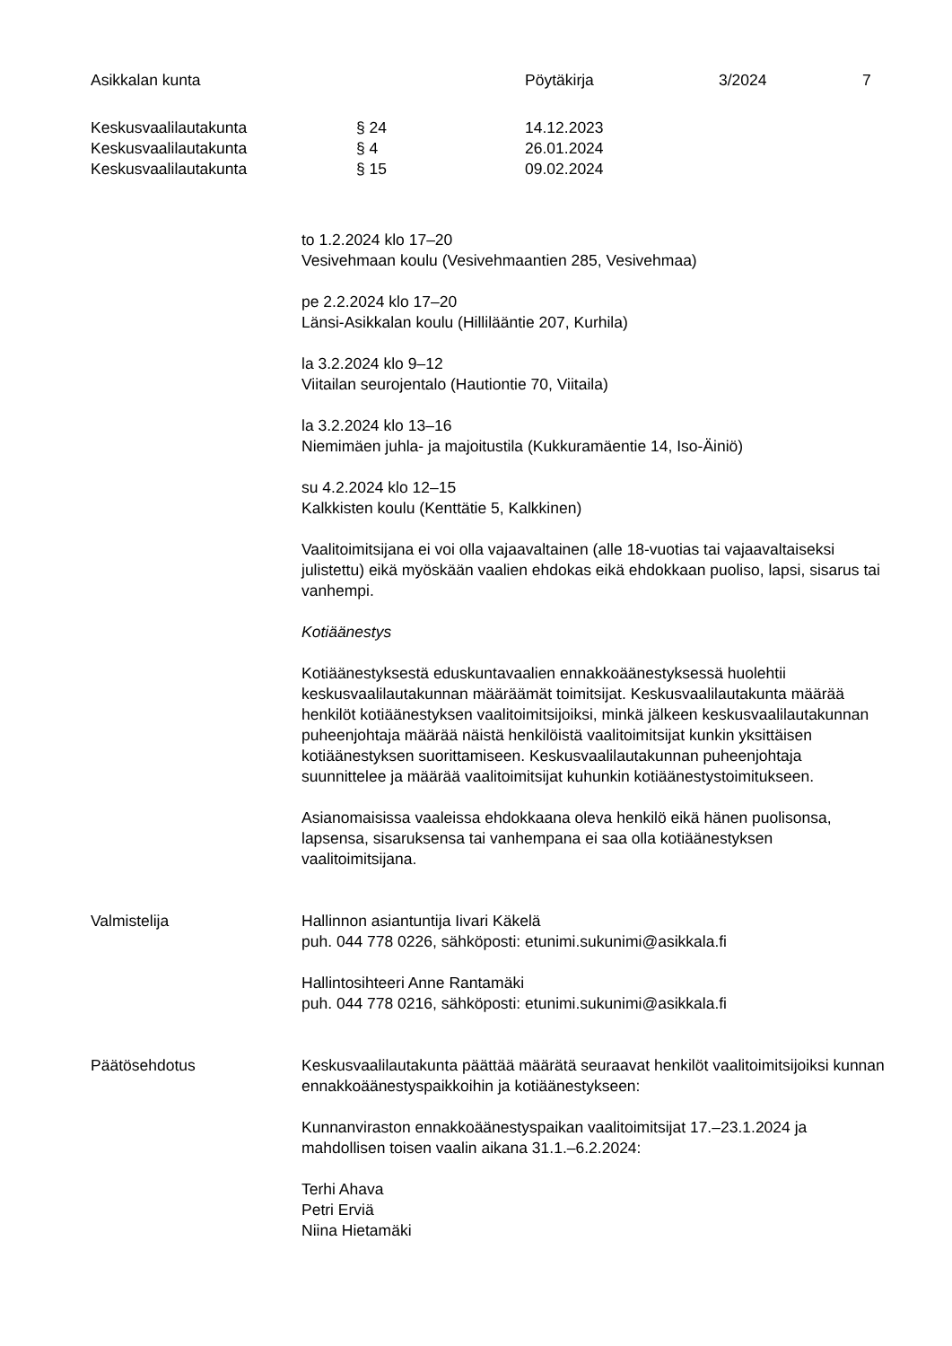Asikkalan kunta Pöytäkirja 3/2024 7
Keskusvaalilautakunta § 24 14.12.2023
Keskusvaalilautakunta § 4 26.01.2024
Keskusvaalilautakunta § 15 09.02.2024
to 1.2.2024 klo 17–20
Vesivehmaan koulu (Vesivehmaantien 285, Vesivehmaa)
pe 2.2.2024 klo 17–20
Länsi-Asikkalan koulu (Hillilääntie 207, Kurhila)
la 3.2.2024 klo 9–12
Viitailan seurojentalo (Hautiontie 70, Viitaila)
la 3.2.2024 klo 13–16
Niemimäen juhla- ja majoitustila (Kukkuramäentie 14, Iso-Äiniö)
su 4.2.2024 klo 12–15
Kalkkisten koulu (Kenttätie 5, Kalkkinen)
Vaalitoimitsijana ei voi olla vajaavaltainen (alle 18-vuotias tai vajaavaltaiseksi julistettu) eikä myöskään vaalien ehdokas eikä ehdokkaan puoliso, lapsi, sisarus tai vanhempi.
Kotiäänestys
Kotiäänestyksestä eduskuntavaalien ennakkoäänestyksessä huolehtii keskusvaalilautakunnan määräämät toimitsijat. Keskusvaalilautakunta määrää henkilöt kotiäänestyksen vaalitoimitsijoiksi, minkä jälkeen keskusvaalilautakunnan puheenjohtaja määrää näistä henkilöistä vaalitoimitsijat kunkin yksittäisen kotiäänestyksen suorittamiseen. Keskusvaalilautakunnan puheenjohtaja suunnittelee ja määrää vaalitoimitsijat kuhunkin kotiäänestystoimitukseen.
Asianomaisissa vaaleissa ehdokkaana oleva henkilö eikä hänen puolisonsa, lapsensa, sisaruksensa tai vanhempana ei saa olla kotiäänestyksen vaalitoimitsijana.
Valmistelija Hallinnon asiantuntija Iivari Käkelä
puh. 044 778 0226, sähköposti: etunimi.sukunimi@asikkala.fi
Hallintosihteeri Anne Rantamäki
puh. 044 778 0216, sähköposti: etunimi.sukunimi@asikkala.fi
Päätösehdotus Keskusvaalilautakunta päättää määrätä seuraavat henkilöt vaalitoimitsijoiksi kunnan ennakkoäänestyspaikkoihin ja kotiäänestykseen:
Kunnanviraston ennakkoäänestyspaikan vaalitoimitsijat 17.–23.1.2024 ja mahdollisen toisen vaalin aikana 31.1.–6.2.2024:
Terhi Ahava
Petri Erviä
Niina Hietamäki